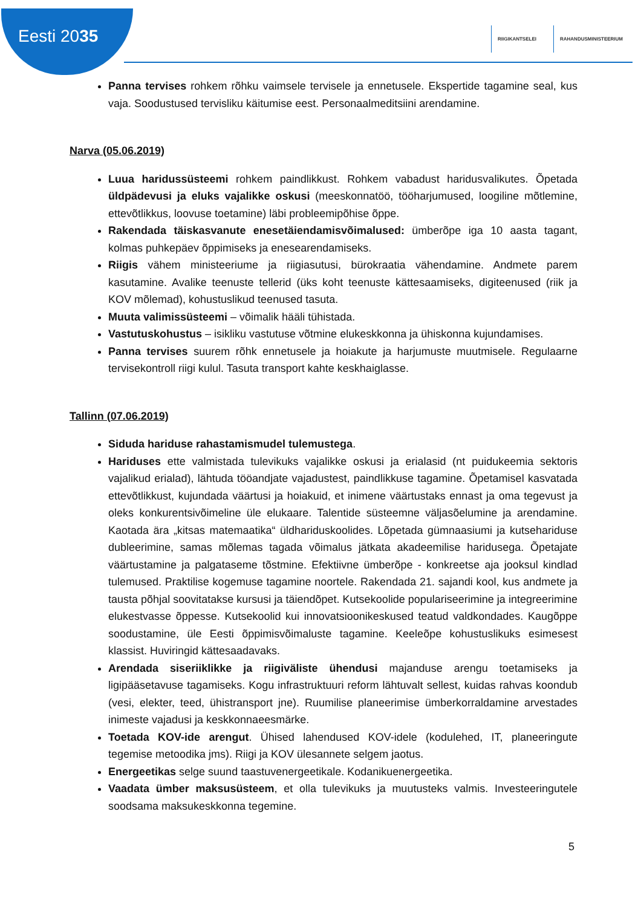Eesti 2035
RIIGIKANTSELEI RAHANDUSMINISTEERIUM
Panna tervises rohkem rõhku vaimsele tervisele ja ennetusele. Ekspertide tagamine seal, kus vaja. Soodustused tervisliku käitumise eest. Personaalmeditsiini arendamine.
Narva (05.06.2019)
Luua haridussüsteemi rohkem paindlikkust. Rohkem vabadust haridusvalikutes. Õpetada üldpädevusi ja eluks vajalikke oskusi (meeskonnatöö, tööharjumused, loogiline mõtlemine, ettevõtlikkus, loovuse toetamine) läbi probleemipõhise õppe.
Rakendada täiskasvanute enesetäiendamisvõimalused: ümberõpe iga 10 aasta tagant, kolmas puhkepäev õppimiseks ja enesearendamiseks.
Riigis vähem ministeeriume ja riigiasutusi, bürokraatia vähendamine. Andmete parem kasutamine. Avalike teenuste tellerid (üks koht teenuste kättesaamiseks, digiteenused (riik ja KOV mõlemad), kohustuslikud teenused tasuta.
Muuta valimissüsteemi – võimalik hääli tühistada.
Vastutuskohustus – isikliku vastutuse võtmine elukeskkonna ja ühiskonna kujundamises.
Panna tervises suurem rõhk ennetusele ja hoiakute ja harjumuste muutmisele. Regulaarne tervisekontroll riigi kulul. Tasuta transport kahte keskhaiglasse.
Tallinn (07.06.2019)
Siduda hariduse rahastamismudel tulemustega.
Hariduses ette valmistada tulevikuks vajalikke oskusi ja erialasid (nt puidukeemia sektoris vajalikud erialad), lähtuda tööandjate vajadustest, paindlikkuse tagamine. Õpetamisel kasvatada ettevõtlikkust, kujundada väärtusi ja hoiakuid, et inimene väärtustaks ennast ja oma tegevust ja oleks konkurentsivõimeline üle elukaare. Talentide süsteemne väljasõelumine ja arendamine. Kaotada ära „kitsas matemaatika“ üldhariduskoolides. Lõpetada gümnaasiumi ja kutsehariduse dubleerimine, samas mõlemas tagada võimalus jätkata akadeemilise haridusega. Õpetajate väärtustamine ja palgataseme tõstmine. Efektiivne ümberõpe - konkreetse aja jooksul kindlad tulemused. Praktilise kogemuse tagamine noortele. Rakendada 21. sajandi kool, kus andmete ja tausta põhjal soovitatakse kursusi ja täiendõpet. Kutsekoolide populariseerimine ja integreerimine elukestvasse õppesse. Kutsekoolid kui innovatsioonikeskused teatud valdkondades. Kaugõppe soodustamine, üle Eesti õppimisvõimaluste tagamine. Keeleõpe kohustuslikuks esimesest klassist. Huviringid kättesaadavaks.
Arendada siseriiklikke ja riigiväliste ühendusi majanduse arengu toetamiseks ja ligipääsetavuse tagamiseks. Kogu infrastruktuuri reform lähtuvalt sellest, kuidas rahvas koondub (vesi, elekter, teed, ühistransport jne). Ruumilise planeerimise ümberkorraldamine arvestades inimeste vajadusi ja keskkonnaeesmärke.
Toetada KOV-ide arengut. Ühised lahendused KOV-idele (kodulehed, IT, planeeringute tegemise metoodika jms). Riigi ja KOV ülesannete selgem jaotus.
Energeetikas selge suund taastuvenergeetikale. Kodanikuenergeetika.
Vaadata ümber maksusüsteem, et olla tulevikuks ja muutusteks valmis. Investeeringutele soodsama maksukeskkonna tegemine.
5